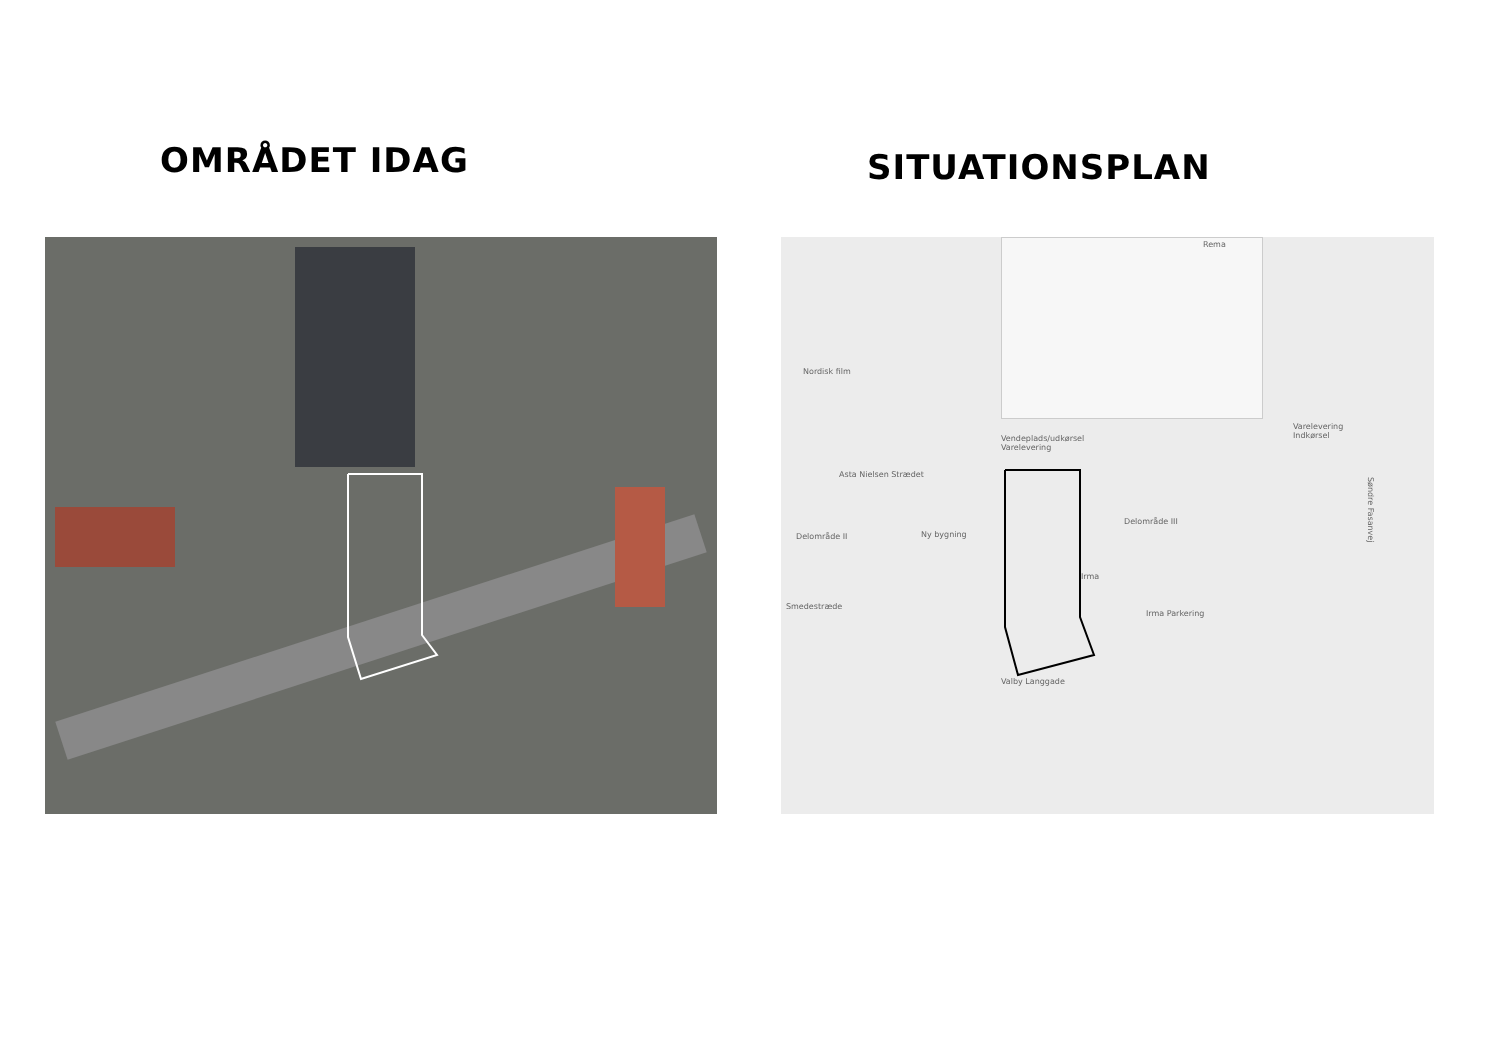OMRÅDET IDAG
SITUATIONSPLAN
Rema
Nordisk film
Vendeplads/udkørsel
Varelevering
Varelevering
Indkørsel
Asta Nielsen Strædet
Delområde II Ny bygning
Delområde III
Irma
Irma Parkering
Smedestræde
Valby Langgade
Søndre Fasanvej